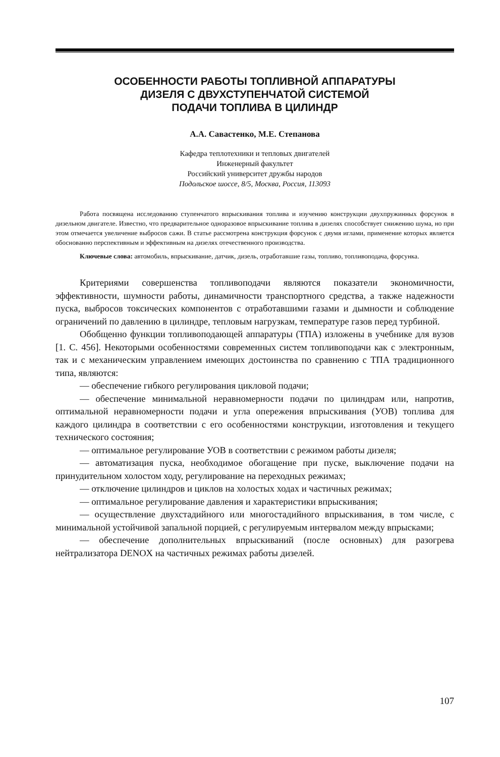ОСОБЕННОСТИ РАБОТЫ ТОПЛИВНОЙ АППАРАТУРЫ
ДИЗЕЛЯ С ДВУХСТУПЕНЧАТОЙ СИСТЕМОЙ
ПОДАЧИ ТОПЛИВА В ЦИЛИНДР
А.А. Савастенко, М.Е. Степанова
Кафедра теплотехники и тепловых двигателей
Инженерный факультет
Российский университет дружбы народов
Подольское шоссе, 8/5, Москва, Россия, 113093
Работа посвящена исследованию ступенчатого впрыскивания топлива и изучению конструкции двухпружинных форсунок в дизельном двигателе. Известно, что предварительное одноразовое впрыскивание топлива в дизелях способствует снижению шума, но при этом отмечается увеличение выбросов сажи. В статье рассмотрена конструкция форсунок с двумя иглами, применение которых является обоснованно перспективным и эффективным на дизелях отечественного производства.
Ключевые слова: автомобиль, впрыскивание, датчик, дизель, отработавшие газы, топливо, топливоподача, форсунка.
Критериями совершенства топливоподачи являются показатели экономичности, эффективности, шумности работы, динамичности транспортного средства, а также надежности пуска, выбросов токсических компонентов с отработавшими газами и дымности и соблюдение ограничений по давлению в цилиндре, тепловым нагрузкам, температуре газов перед турбиной.
Обобщенно функции топливоподающей аппаратуры (ТПА) изложены в учебнике для вузов [1. С. 456]. Некоторыми особенностями современных систем топливоподачи как с электронным, так и с механическим управлением имеющих достоинства по сравнению с ТПА традиционного типа, являются:
— обеспечение гибкого регулирования цикловой подачи;
— обеспечение минимальной неравномерности подачи по цилиндрам или, напротив, оптимальной неравномерности подачи и угла опережения впрыскивания (УОВ) топлива для каждого цилиндра в соответствии с его особенностями конструкции, изготовления и текущего технического состояния;
— оптимальное регулирование УОВ в соответствии с режимом работы дизеля;
— автоматизация пуска, необходимое обогащение при пуске, выключение подачи на принудительном холостом ходу, регулирование на переходных режимах;
— отключение цилиндров и циклов на холостых ходах и частичных режимах;
— оптимальное регулирование давления и характеристики впрыскивания;
— осуществление двухстадийного или многостадийного впрыскивания, в том числе, с минимальной устойчивой запальной порцией, с регулируемым интервалом между впрысками;
— обеспечение дополнительных впрыскиваний (после основных) для разогрева нейтрализатора DENOX на частичных режимах работы дизелей.
107